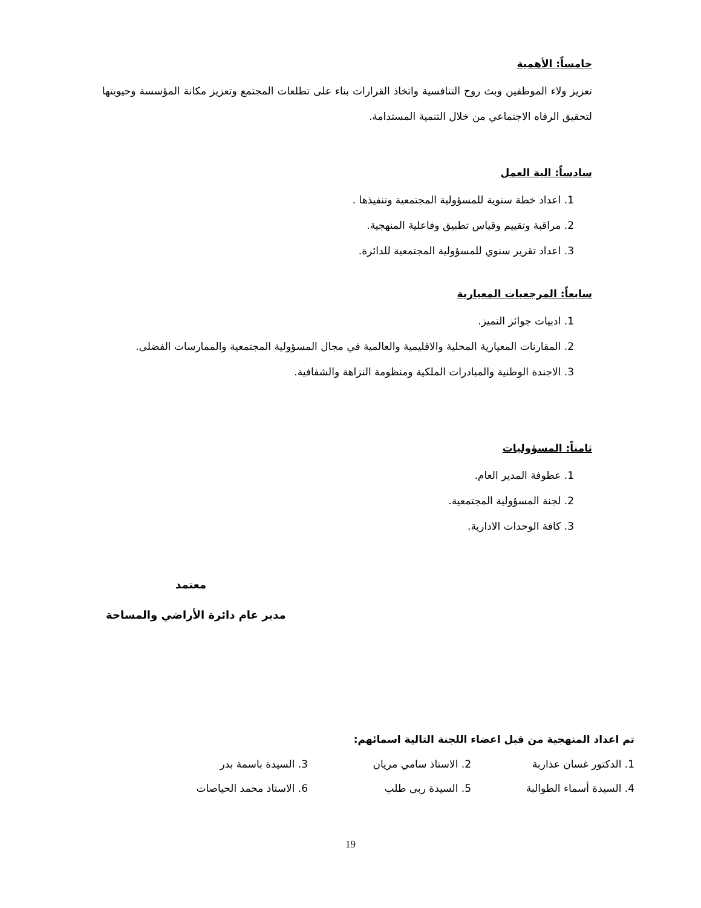خامساً: الأهمية
تعزيز ولاء الموظفين وبث روح التنافسية واتخاذ القرارات بناء على تطلعات المجتمع وتعزيز مكانة المؤسسة وحيويتها لتحقيق الرفاه الاجتماعي من خلال التنمية المستدامة.
سادساً: الية العمل
1. اعداد خطة سنوية للمسؤولية المجتمعية وتنفيذها .
2. مراقبة وتقييم وقياس تطبيق وفاعلية المنهجية.
3. اعداد تقرير سنوي للمسؤولية المجتمعية للدائرة.
سابعاً: المرجعيات المعيارية
1. ادبيات جوائز التميز.
2. المقارنات المعيارية المحلية والاقليمية والعالمية في مجال المسؤولية المجتمعية والممارسات الفضلى.
3. الاجندة الوطنية والمبادرات الملكية ومنظومة النزاهة والشفافية.
ثامناً: المسؤوليات
1. عطوفة المدير العام.
2. لجنة المسؤولية المجتمعية.
3. كافة الوحدات الادارية.
معتمد
مدير عام دائرة الأراضي والمساحة
تم اعداد المنهجية من قبل اعضاء اللجنة التالية اسمائهم:
1. الدكتور غسان عذاربة 2. الاستاذ سامي مريان 3. السيدة باسمة بدر 4. السيدة أسماء الطوالبة 5. السيدة ربى طلب 6. الاستاذ محمد الحياصات
19